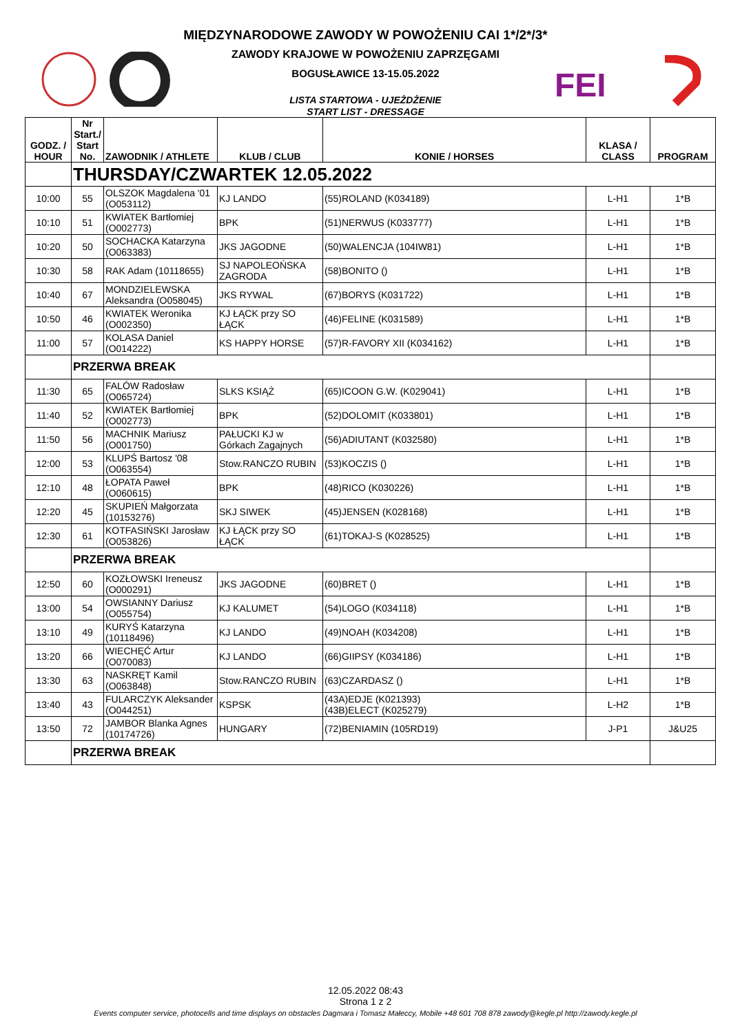MIĘDZYNARODOWE ZAWODY W POWOŻENIU CAI 1*/2*/3*
ZAWODY KRAJOWE W POWOŻENIU ZAPRZĘGAMI
BOGUSŁAWICE 13-15.05.2022
LISTA STARTOWA - UJEŻDŻENIE
START LIST - DRESSAGE
FEI
| GODZ. / HOUR | Nr Start./ Start No. | ZAWODNIK / ATHLETE | KLUB / CLUB | KONIE / HORSES | KLASA / CLASS | PROGRAM |
| --- | --- | --- | --- | --- | --- | --- |
| | THURSDAY/CZWARTEK 12.05.2022 | | | | | |
| 10:00 | 55 | OLSZOK Magdalena '01 (O053112) | KJ LANDO | (55)ROLAND (K034189) | L-H1 | 1*B |
| 10:10 | 51 | KWIATEK Bartłomiej (O002773) | BPK | (51)NERWUS (K033777) | L-H1 | 1*B |
| 10:20 | 50 | SOCHACKA Katarzyna (O063383) | JKS JAGODNE | (50)WALENCJA (104IW81) | L-H1 | 1*B |
| 10:30 | 58 | RAK Adam (10118655) | SJ NAPOLEOŃSKA ZAGRODA | (58)BONITO () | L-H1 | 1*B |
| 10:40 | 67 | MONDZIELEWSKA Aleksandra (O058045) | JKS RYWAL | (67)BORYS (K031722) | L-H1 | 1*B |
| 10:50 | 46 | KWIATEK Weronika (O002350) | KJ ŁĄCK przy SO ŁĄCK | (46)FELINE (K031589) | L-H1 | 1*B |
| 11:00 | 57 | KOLASA Daniel (O014222) | KS HAPPY HORSE | (57)R-FAVORY XII (K034162) | L-H1 | 1*B |
| | PRZERWA BREAK | | | | | |
| 11:30 | 65 | FALÓW Radosław (O065724) | SLKS KSIĄŻ | (65)ICOON G.W. (K029041) | L-H1 | 1*B |
| 11:40 | 52 | KWIATEK Bartłomiej (O002773) | BPK | (52)DOLOMIT (K033801) | L-H1 | 1*B |
| 11:50 | 56 | MACHNIK Mariusz (O001750) | PAŁUCKI KJ w Górkach Zagajnych | (56)ADIUTANT (K032580) | L-H1 | 1*B |
| 12:00 | 53 | KLUPŚ Bartosz '08 (O063554) | Stow.RANCZO RUBIN | (53)KOCZIS () | L-H1 | 1*B |
| 12:10 | 48 | ŁOPATA Paweł (O060615) | BPK | (48)RICO (K030226) | L-H1 | 1*B |
| 12:20 | 45 | SKUPIEŃ Małgorzata (10153276) | SKJ SIWEK | (45)JENSEN (K028168) | L-H1 | 1*B |
| 12:30 | 61 | KOTFASIŃSKI Jarosław (O053826) | KJ ŁĄCK przy SO ŁĄCK | (61)TOKAJ-S (K028525) | L-H1 | 1*B |
| | PRZERWA BREAK | | | | | |
| 12:50 | 60 | KOZŁOWSKI Ireneusz (O000291) | JKS JAGODNE | (60)BRET () | L-H1 | 1*B |
| 13:00 | 54 | OWSIANNY Dariusz (O055754) | KJ KALUMET | (54)LOGO (K034118) | L-H1 | 1*B |
| 13:10 | 49 | KURYŚ Katarzyna (10118496) | KJ LANDO | (49)NOAH (K034208) | L-H1 | 1*B |
| 13:20 | 66 | WIECHĘĆ Artur (O070083) | KJ LANDO | (66)GIIPSY (K034186) | L-H1 | 1*B |
| 13:30 | 63 | NASKRĘT Kamil (O063848) | Stow.RANCZO RUBIN | (63)CZARDASZ () | L-H1 | 1*B |
| 13:40 | 43 | FULARCZYK Aleksander (O044251) | KSPSK | (43A)EDJE (K021393) (43B)ELECT (K025279) | L-H2 | 1*B |
| 13:50 | 72 | JAMBOR Blanka Agnes (10174726) | HUNGARY | (72)BENIAMIN (105RD19) | J-P1 | J&U25 |
| | PRZERWA BREAK | | | | | |
12.05.2022 08:43
Strona 1 z 2
Events computer service, photocells and time displays on obstacles Dagmara i Tomasz Małeccy, Mobile +48 601 708 878 zawody@kegle.pl http://zawody.kegle.pl